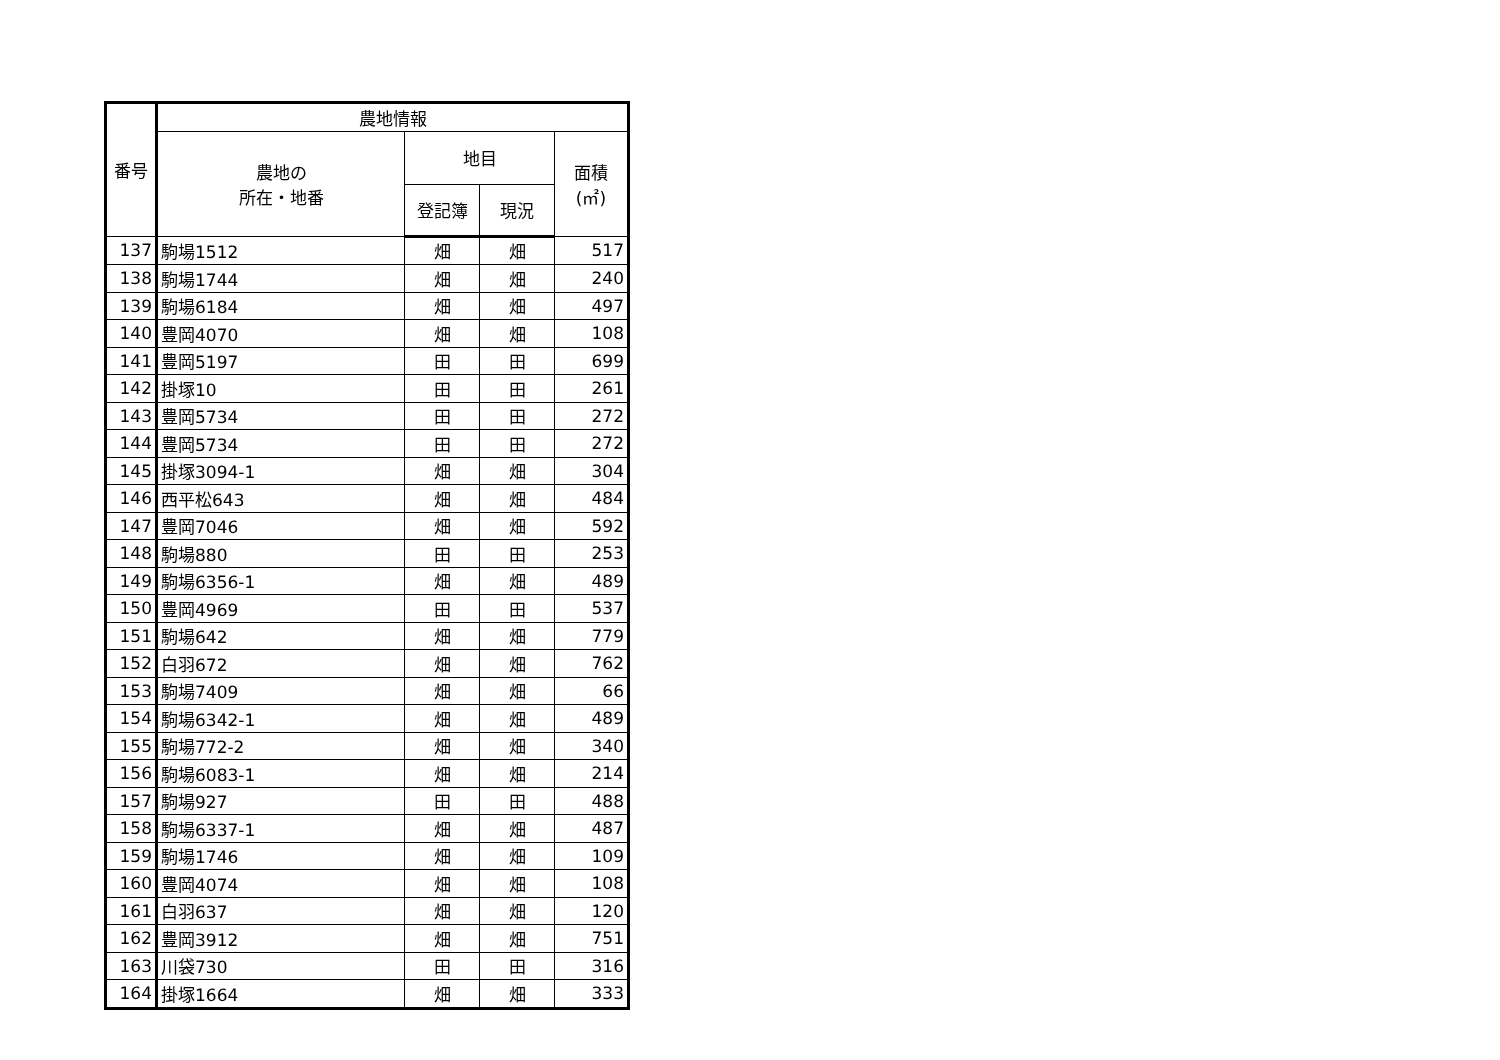| 番号 | 農地情報 | | | |
| --- | --- | --- | --- | --- |
| | 農地の 所在・地番 | 地目 | | 面積 (㎡) |
| | | 登記簿 | 現況 | |
| 137 | 駒場1512 | 畑 | 畑 | 517 |
| 138 | 駒場1744 | 畑 | 畑 | 240 |
| 139 | 駒場6184 | 畑 | 畑 | 497 |
| 140 | 豊岡4070 | 畑 | 畑 | 108 |
| 141 | 豊岡5197 | 田 | 田 | 699 |
| 142 | 掛塚10 | 田 | 田 | 261 |
| 143 | 豊岡5734 | 田 | 田 | 272 |
| 144 | 豊岡5734 | 田 | 田 | 272 |
| 145 | 掛塚3094-1 | 畑 | 畑 | 304 |
| 146 | 西平松643 | 畑 | 畑 | 484 |
| 147 | 豊岡7046 | 畑 | 畑 | 592 |
| 148 | 駒場880 | 田 | 田 | 253 |
| 149 | 駒場6356-1 | 畑 | 畑 | 489 |
| 150 | 豊岡4969 | 田 | 田 | 537 |
| 151 | 駒場642 | 畑 | 畑 | 779 |
| 152 | 白羽672 | 畑 | 畑 | 762 |
| 153 | 駒場7409 | 畑 | 畑 | 66 |
| 154 | 駒場6342-1 | 畑 | 畑 | 489 |
| 155 | 駒場772-2 | 畑 | 畑 | 340 |
| 156 | 駒場6083-1 | 畑 | 畑 | 214 |
| 157 | 駒場927 | 田 | 田 | 488 |
| 158 | 駒場6337-1 | 畑 | 畑 | 487 |
| 159 | 駒場1746 | 畑 | 畑 | 109 |
| 160 | 豊岡4074 | 畑 | 畑 | 108 |
| 161 | 白羽637 | 畑 | 畑 | 120 |
| 162 | 豊岡3912 | 畑 | 畑 | 751 |
| 163 | 川袋730 | 田 | 田 | 316 |
| 164 | 掛塚1664 | 畑 | 畑 | 333 |